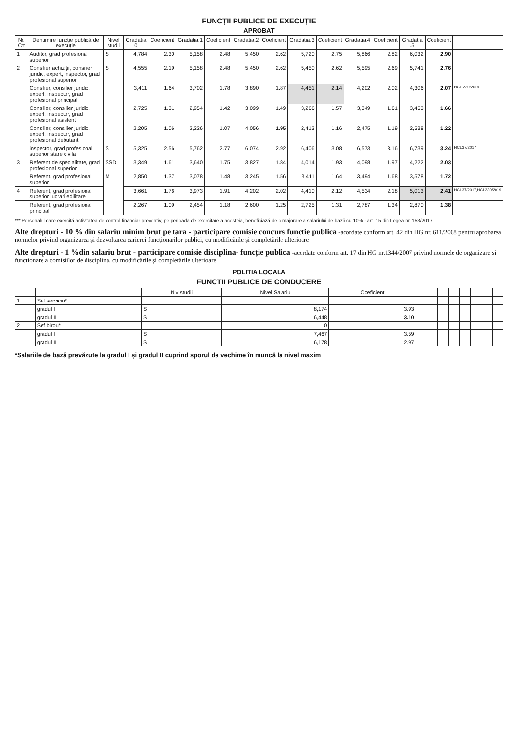FUNCȚII PUBLICE DE EXECUȚIE
APROBAT
| Nr. Crt | Denumire funcție publică de execuție | Nivel studii | Gradatia 0 | Coeficient | Gradatia.1 | Coeficient | Gradatia.2 | Coeficient | Gradatia.3 | Coeficient | Gradatia.4 | Coeficient | Gradatia .5 | Coeficient | |
| --- | --- | --- | --- | --- | --- | --- | --- | --- | --- | --- | --- | --- | --- | --- | --- |
| 1 | Auditor, grad profesional superior | S | 4,784 | 2.30 | 5,158 | 2.48 | 5,450 | 2.62 | 5,720 | 2.75 | 5,866 | 2.82 | 6,032 | 2.90 | |
| 2 | Consilier achiziții, consilier juridic, expert, inspector, grad profesional superior | S | 4,555 | 2.19 | 5,158 | 2.48 | 5,450 | 2.62 | 5,450 | 2.62 | 5,595 | 2.69 | 5,741 | 2.76 | |
| | Consilier, consilier juridic, expert, inspector, grad profesional principal | | 3,411 | 1.64 | 3,702 | 1.78 | 3,890 | 1.87 | 4,451 | 2.14 | 4,202 | 2.02 | 4,306 | 2.07 | HCL 230/2019 |
| | Consilier, consilier juridic, expert, inspector, grad profesional asistent | | 2,725 | 1.31 | 2,954 | 1.42 | 3,099 | 1.49 | 3,266 | 1.57 | 3,349 | 1.61 | 3,453 | 1.66 | |
| | Consilier, consilier juridic, expert, inspector, grad profesional debutant | | 2,205 | 1.06 | 2,226 | 1.07 | 4,056 | 1.95 | 2,413 | 1.16 | 2,475 | 1.19 | 2,538 | 1.22 | |
| | inspector, grad profesional superior stare civila | S | 5,325 | 2.56 | 5,762 | 2.77 | 6,074 | 2.92 | 6,406 | 3.08 | 6,573 | 3.16 | 6,739 | 3.24 | HCL37/2017 |
| 3 | Referent de specialitate, grad profesional superior | SSD | 3,349 | 1.61 | 3,640 | 1.75 | 3,827 | 1.84 | 4,014 | 1.93 | 4,098 | 1.97 | 4,222 | 2.03 | |
| | Referent, grad profesional superior | M | 2,850 | 1.37 | 3,078 | 1.48 | 3,245 | 1.56 | 3,411 | 1.64 | 3,494 | 1.68 | 3,578 | 1.72 | |
| 4 | Referent, grad profesional superior lucrari edilitare | | 3,661 | 1.76 | 3,973 | 1.91 | 4,202 | 2.02 | 4,410 | 2.12 | 4,534 | 2.18 | 5,013 | 2.41 | HCL37/2017,HCL230/2019 |
| | Referent, grad profesional principal | | 2,267 | 1.09 | 2,454 | 1.18 | 2,600 | 1.25 | 2,725 | 1.31 | 2,787 | 1.34 | 2,870 | 1.38 | |
*** Personalul care exercită activitatea de control financiar preventiv, pe perioada de exercitare a acesteia, beneficiază de o majorare a salariului de bază cu 10% - art. 15 din Legea nr. 153/2017
Alte drepturi - 10 % din salariu minim brut pe tara - participare comisie concurs functie publica -acordate conform art. 42 din HG nr. 611/2008 pentru aprobarea normelor privind organizarea și dezvoltarea carierei funcționarilor publici, cu modificările și completările ulterioare
Alte drepturi - 1 %din salariu brut - participare comisie disciplina- funcție publica -acordate conform art. 17 din HG nr.1344/2007 privind normele de organizare si functionare a comisiilor de disciplina, cu modificările și completările ulterioare
POLITIA LOCALA
FUNCTII PUBLICE DE CONDUCERE
| | | Niv studii | Nivel Salariu | Coeficient | | | | | | | | |
| --- | --- | --- | --- | --- | --- | --- | --- | --- | --- | --- | --- | --- |
| 1 | Șef serviciu* | | | | | | | | | | | |
| | gradul I | S | 8,174 | 3.93 | | | | | | | | |
| | gradul II | S | 6,448 | 3.10 | | | | | | | | |
| 2 | Șef birou* | | 0 | | | | | | | | | |
| | gradul I | S | 7,467 | 3.59 | | | | | | | | |
| | gradul II | S | 6,178 | 2.97 | | | | | | | | |
*Salariile de bază prevăzute la gradul I și gradul II cuprind sporul de vechime în muncă la nivel maxim